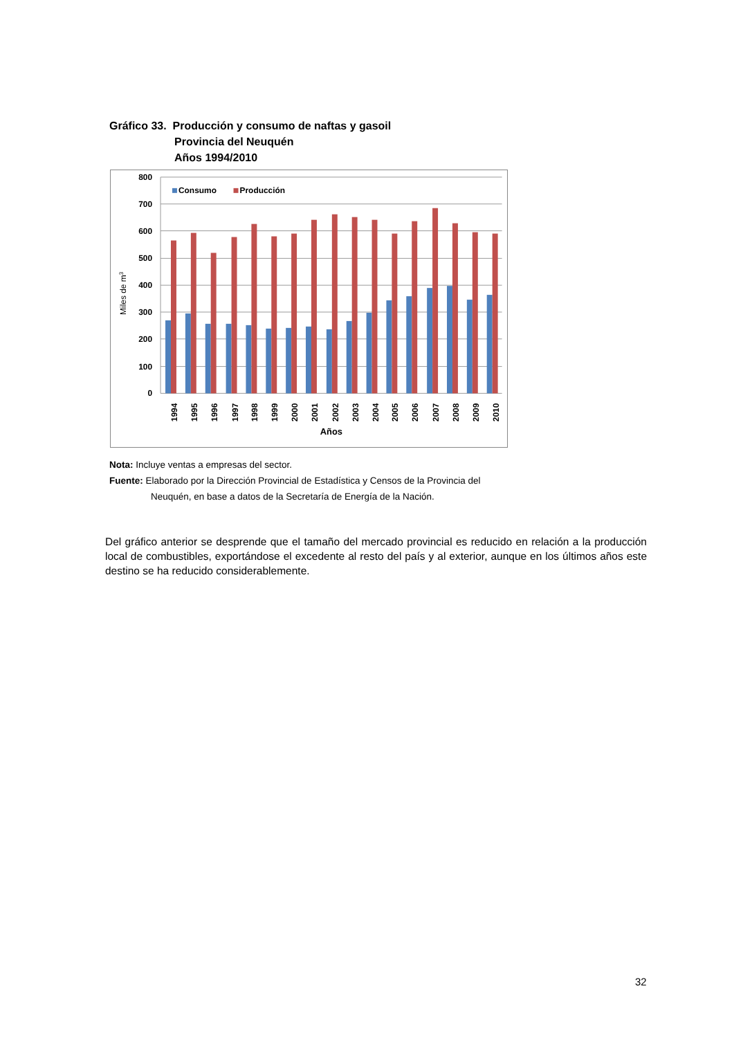Gráfico 33. Producción y consumo de naftas y gasoil
Provincia del Neuquén
Años 1994/2010
800
700
600
500
400
300
200
100
0
Miles de m3
Consumo
Producción
1994
1995
1996
1997
1998
1999
2000
2001
2002
2003
2004
2005
2006
2007
2008
2009
2010
Años
Nota: Incluye ventas a empresas del sector.
Fuente: Elaborado por la Dirección Provincial de Estadística y Censos de la Provincia del
Neuquén, en base a datos de la Secretaría de Energía de la Nación.
Del gráfico anterior se desprende que el tamaño del mercado provincial es reducido en relación a la producción local de combustibles, exportándose el excedente al resto del país y al exterior, aunque en los últimos años este destino se ha reducido considerablemente.
32